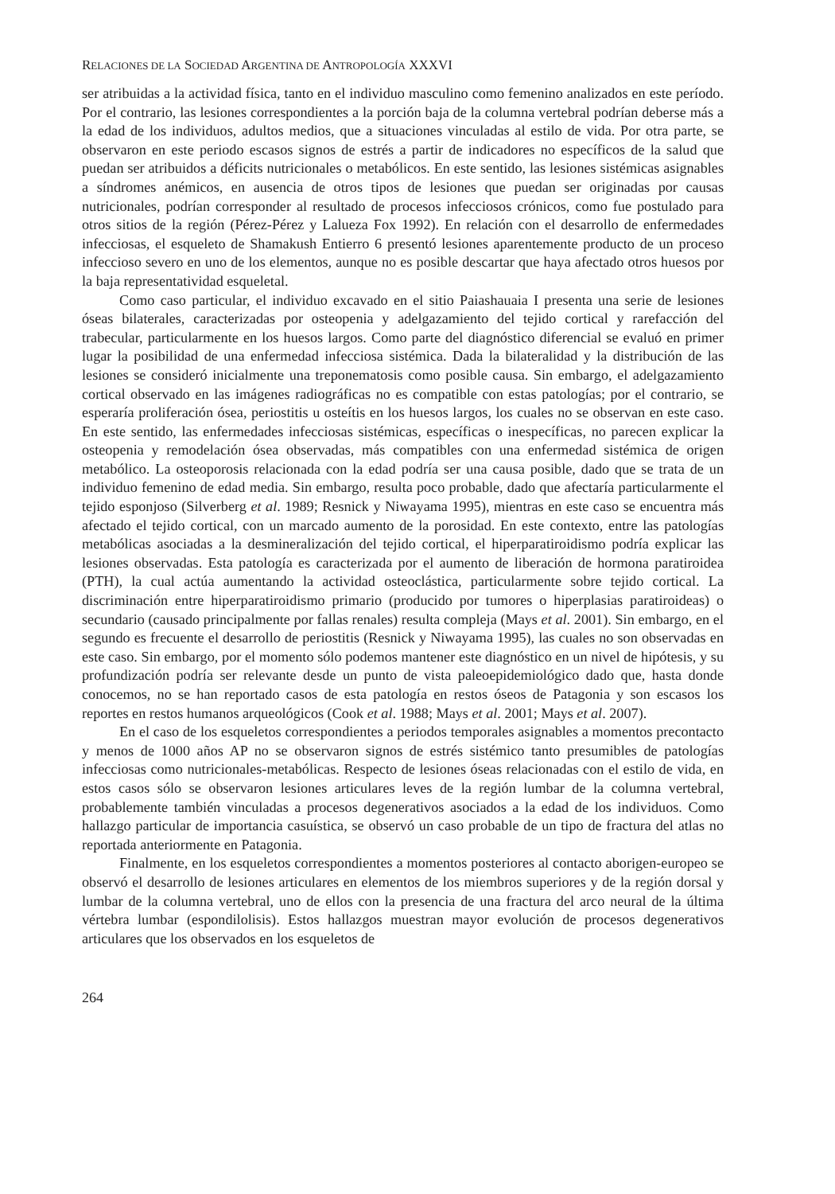RELACIONES DE LA SOCIEDAD ARGENTINA DE ANTROPOLOGÍA XXXVI
ser atribuidas a la actividad física, tanto en el individuo masculino como femenino analizados en este período. Por el contrario, las lesiones correspondientes a la porción baja de la columna vertebral podrían deberse más a la edad de los individuos, adultos medios, que a situaciones vinculadas al estilo de vida. Por otra parte, se observaron en este periodo escasos signos de estrés a partir de indicadores no específicos de la salud que puedan ser atribuidos a déficits nutricionales o metabólicos. En este sentido, las lesiones sistémicas asignables a síndromes anémicos, en ausencia de otros tipos de lesiones que puedan ser originadas por causas nutricionales, podrían corresponder al resultado de procesos infecciosos crónicos, como fue postulado para otros sitios de la región (Pérez-Pérez y Lalueza Fox 1992). En relación con el desarrollo de enfermedades infecciosas, el esqueleto de Shamakush Entierro 6 presentó lesiones aparentemente producto de un proceso infeccioso severo en uno de los elementos, aunque no es posible descartar que haya afectado otros huesos por la baja representatividad esqueletal.
Como caso particular, el individuo excavado en el sitio Paiashauaia I presenta una serie de lesiones óseas bilaterales, caracterizadas por osteopenia y adelgazamiento del tejido cortical y rarefacción del trabecular, particularmente en los huesos largos. Como parte del diagnóstico diferencial se evaluó en primer lugar la posibilidad de una enfermedad infecciosa sistémica. Dada la bilateralidad y la distribución de las lesiones se consideró inicialmente una treponematosis como posible causa. Sin embargo, el adelgazamiento cortical observado en las imágenes radiográficas no es compatible con estas patologías; por el contrario, se esperaría proliferación ósea, periostitis u osteítis en los huesos largos, los cuales no se observan en este caso. En este sentido, las enfermedades infecciosas sistémicas, específicas o inespecíficas, no parecen explicar la osteopenia y remodelación ósea observadas, más compatibles con una enfermedad sistémica de origen metabólico. La osteoporosis relacionada con la edad podría ser una causa posible, dado que se trata de un individuo femenino de edad media. Sin embargo, resulta poco probable, dado que afectaría particularmente el tejido esponjoso (Silverberg et al. 1989; Resnick y Niwayama 1995), mientras en este caso se encuentra más afectado el tejido cortical, con un marcado aumento de la porosidad. En este contexto, entre las patologías metabólicas asociadas a la desmineralización del tejido cortical, el hiperparatiroidismo podría explicar las lesiones observadas. Esta patología es caracterizada por el aumento de liberación de hormona paratiroidea (PTH), la cual actúa aumentando la actividad osteoclástica, particularmente sobre tejido cortical. La discriminación entre hiperparatiroidismo primario (producido por tumores o hiperplasias paratiroideas) o secundario (causado principalmente por fallas renales) resulta compleja (Mays et al. 2001). Sin embargo, en el segundo es frecuente el desarrollo de periostitis (Resnick y Niwayama 1995), las cuales no son observadas en este caso. Sin embargo, por el momento sólo podemos mantener este diagnóstico en un nivel de hipótesis, y su profundización podría ser relevante desde un punto de vista paleoepidemiológico dado que, hasta donde conocemos, no se han reportado casos de esta patología en restos óseos de Patagonia y son escasos los reportes en restos humanos arqueológicos (Cook et al. 1988; Mays et al. 2001; Mays et al. 2007).
En el caso de los esqueletos correspondientes a periodos temporales asignables a momentos precontacto y menos de 1000 años AP no se observaron signos de estrés sistémico tanto presumibles de patologías infecciosas como nutricionales-metabólicas. Respecto de lesiones óseas relacionadas con el estilo de vida, en estos casos sólo se observaron lesiones articulares leves de la región lumbar de la columna vertebral, probablemente también vinculadas a procesos degenerativos asociados a la edad de los individuos. Como hallazgo particular de importancia casuística, se observó un caso probable de un tipo de fractura del atlas no reportada anteriormente en Patagonia.
Finalmente, en los esqueletos correspondientes a momentos posteriores al contacto aborigen-europeo se observó el desarrollo de lesiones articulares en elementos de los miembros superiores y de la región dorsal y lumbar de la columna vertebral, uno de ellos con la presencia de una fractura del arco neural de la última vértebra lumbar (espondilolisis). Estos hallazgos muestran mayor evolución de procesos degenerativos articulares que los observados en los esqueletos de
264